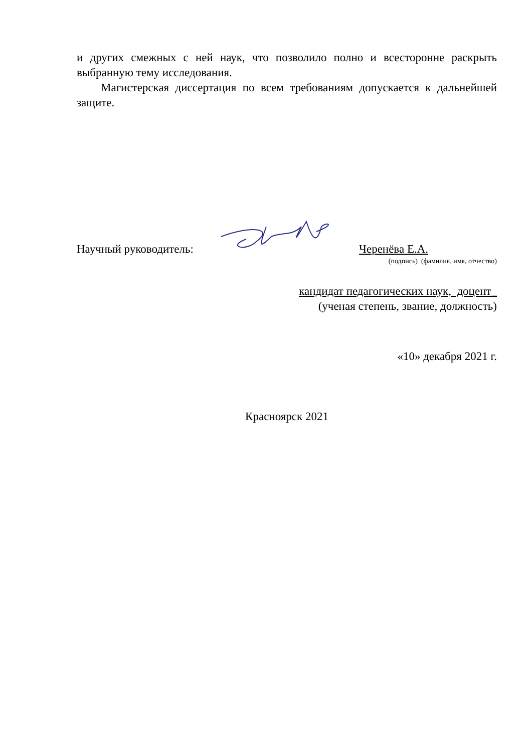и других смежных с ней наук, что позволило полно и всесторонне раскрыть выбранную тему исследования.
Магистерская диссертация по всем требованиям допускается к дальнейшей защите.
Научный руководитель: Черенёва Е.А.
(подпись) (фамилия, имя, отчество)
кандидат педагогических наук, доцент_
(ученая степень, звание, должность)
«10» декабря 2021 г.
Красноярск 2021